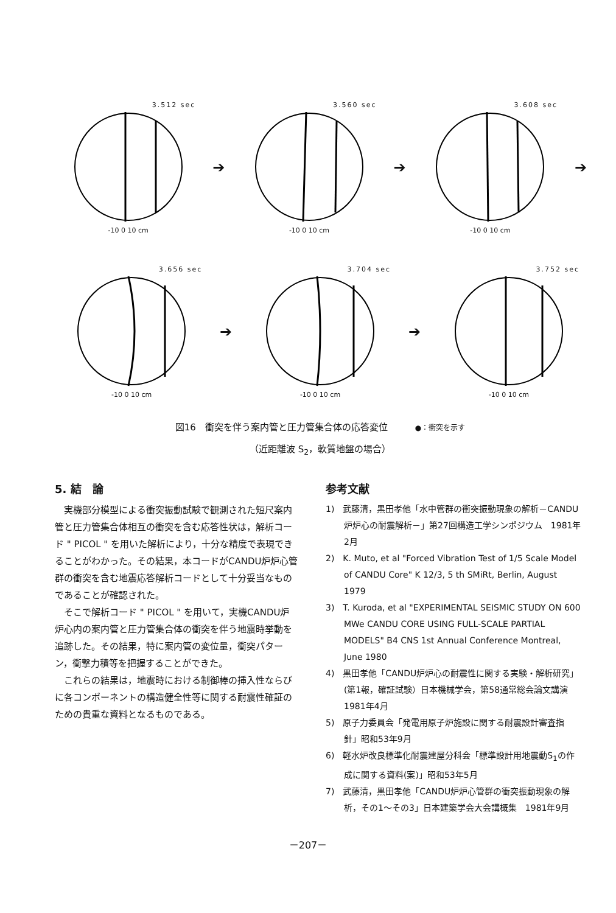3.512 sec
-10 0 10 cm
➔
3.560 sec
-10 0 10 cm
➔
3.608 sec
-10 0 10 cm
➔
3.656 sec
-10 0 10 cm
➔
3.704 sec
-10 0 10 cm
➔
3.752 sec
-10 0 10 cm
図16　衝突を伴う案内管と圧力管集合体の応答変位 ●：衝突を示す
（近距離波 S<sub>2</sub>，軟質地盤の場合）
5. 結　論
実機部分模型による衝突振動試験で観測された短尺案内管と圧力管集合体相互の衝突を含む応答性状は，解析コード " PICOL " を用いた解析により，十分な精度で表現できることがわかった。その結果，本コードがCANDU炉炉心管群の衝突を含む地震応答解析コードとして十分妥当なものであることが確認された。
そこで解析コード " PICOL " を用いて，実機CANDU炉炉心内の案内管と圧力管集合体の衝突を伴う地震時挙動を追跡した。その結果，特に案内管の変位量，衝突パターン，衝撃力積等を把握することができた。
これらの結果は，地震時における制御棒の挿入性ならびに各コンポーネントの構造健全性等に関する耐震性確証のための貴重な資料となるものである。
参考文献
1)　武藤清，黒田孝他「水中管群の衝突振動現象の解析－CANDU炉炉心の耐震解析－」第27回構造工学シンポジウム　1981年2月
2)　K. Muto, et al "Forced Vibration Test of 1/5 Scale Model of CANDU Core" K 12/3, 5 th SMiRt, Berlin, August 1979
3)　T. Kuroda, et al "EXPERIMENTAL SEISMIC STUDY ON 600 MWe CANDU CORE USING FULL-SCALE PARTIAL MODELS" B4 CNS 1st Annual Conference Montreal, June 1980
4)　黒田孝他「CANDU炉炉心の耐震性に関する実験・解析研究」(第1報，確証試験）日本機械学会，第58通常総会論文講演 1981年4月
5)　原子力委員会「発電用原子炉施設に関する耐震設計審査指針」昭和53年9月
6)　軽水炉改良標準化耐震建屋分科会「標準設計用地震動S<sub>1</sub>の作成に関する資料(案)」昭和53年5月
7)　武藤清，黒田孝他「CANDU炉炉心管群の衝突振動現象の解析，その1～その3」日本建築学会大会講概集　1981年9月
－207－